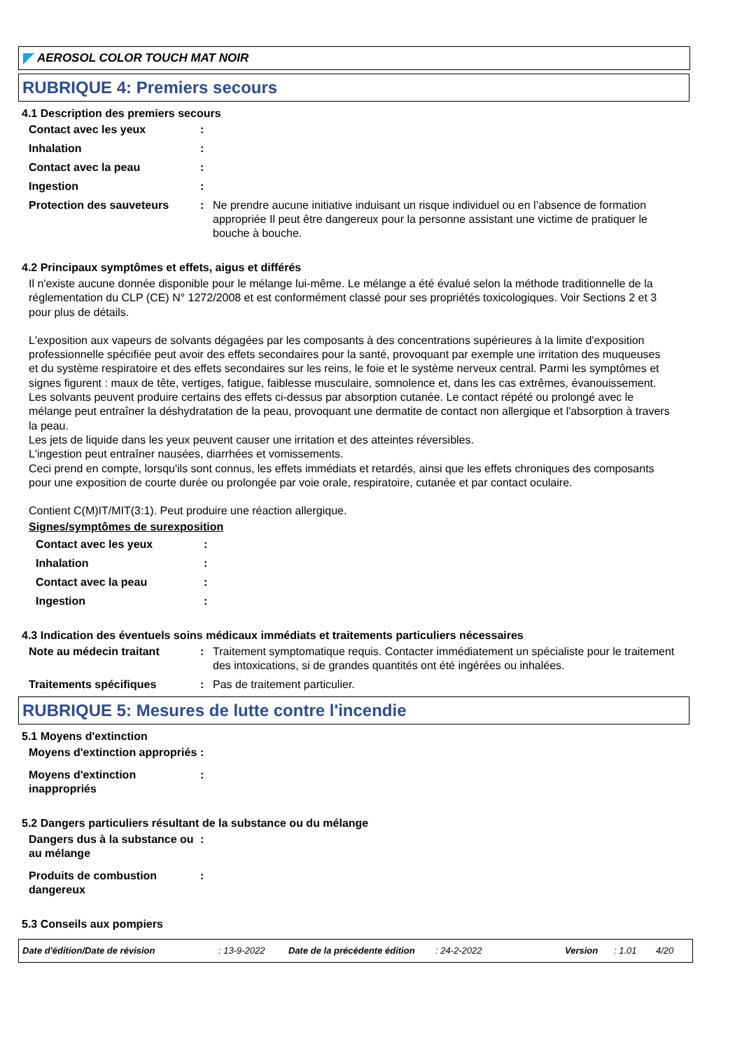AEROSOL COLOR TOUCH MAT NOIR
RUBRIQUE 4: Premiers secours
4.1 Description des premiers secours
Contact avec les yeux :
Inhalation :
Contact avec la peau :
Ingestion :
Protection des sauveteurs : Ne prendre aucune initiative induisant un risque individuel ou en l’absence de formation appropriée Il peut être dangereux pour la personne assistant une victime de pratiquer le bouche à bouche.
4.2 Principaux symptômes et effets, aigus et différés
Il n'existe aucune donnée disponible pour le mélange lui-même. Le mélange a été évalué selon la méthode traditionnelle de la réglementation du CLP (CE) N° 1272/2008 et est conformément classé pour ses propriétés toxicologiques. Voir Sections 2 et 3 pour plus de détails.
L'exposition aux vapeurs de solvants dégagées par les composants à des concentrations supérieures à la limite d'exposition professionnelle spécifiée peut avoir des effets secondaires pour la santé, provoquant par exemple une irritation des muqueuses et du système respiratoire et des effets secondaires sur les reins, le foie et le système nerveux central. Parmi les symptômes et signes figurent : maux de tête, vertiges, fatigue, faiblesse musculaire, somnolence et, dans les cas extrêmes, évanouissement.
Les solvants peuvent produire certains des effets ci-dessus par absorption cutanée. Le contact répété ou prolongé avec le mélange peut entraîner la déshydratation de la peau, provoquant une dermatite de contact non allergique et l'absorption à travers la peau.
Les jets de liquide dans les yeux peuvent causer une irritation et des atteintes réversibles.
L'ingestion peut entraîner nausées, diarrhées et vomissements.
Ceci prend en compte, lorsqu'ils sont connus, les effets immédiats et retardés, ainsi que les effets chroniques des composants pour une exposition de courte durée ou prolongée par voie orale, respiratoire, cutanée et par contact oculaire.
Contient C(M)IT/MIT(3:1). Peut produire une réaction allergique.
Signes/symptômes de surexposition
Contact avec les yeux :
Inhalation :
Contact avec la peau :
Ingestion :
4.3 Indication des éventuels soins médicaux immédiats et traitements particuliers nécessaires
Note au médecin traitant : Traitement symptomatique requis. Contacter immédiatement un spécialiste pour le traitement des intoxications, si de grandes quantités ont été ingérées ou inhalées.
Traitements spécifiques : Pas de traitement particulier.
RUBRIQUE 5: Mesures de lutte contre l'incendie
5.1 Moyens d'extinction
Moyens d'extinction appropriés
:
Moyens d'extinction inappropriés
:
5.2 Dangers particuliers résultant de la substance ou du mélange
Dangers dus à la substance ou au mélange
:
Produits de combustion dangereux
:
5.3 Conseils aux pompiers
Date d'édition/Date de révision: 13-9-2022 Date de la précédente édition: 24-2-2022 Version: 1.01 4/20